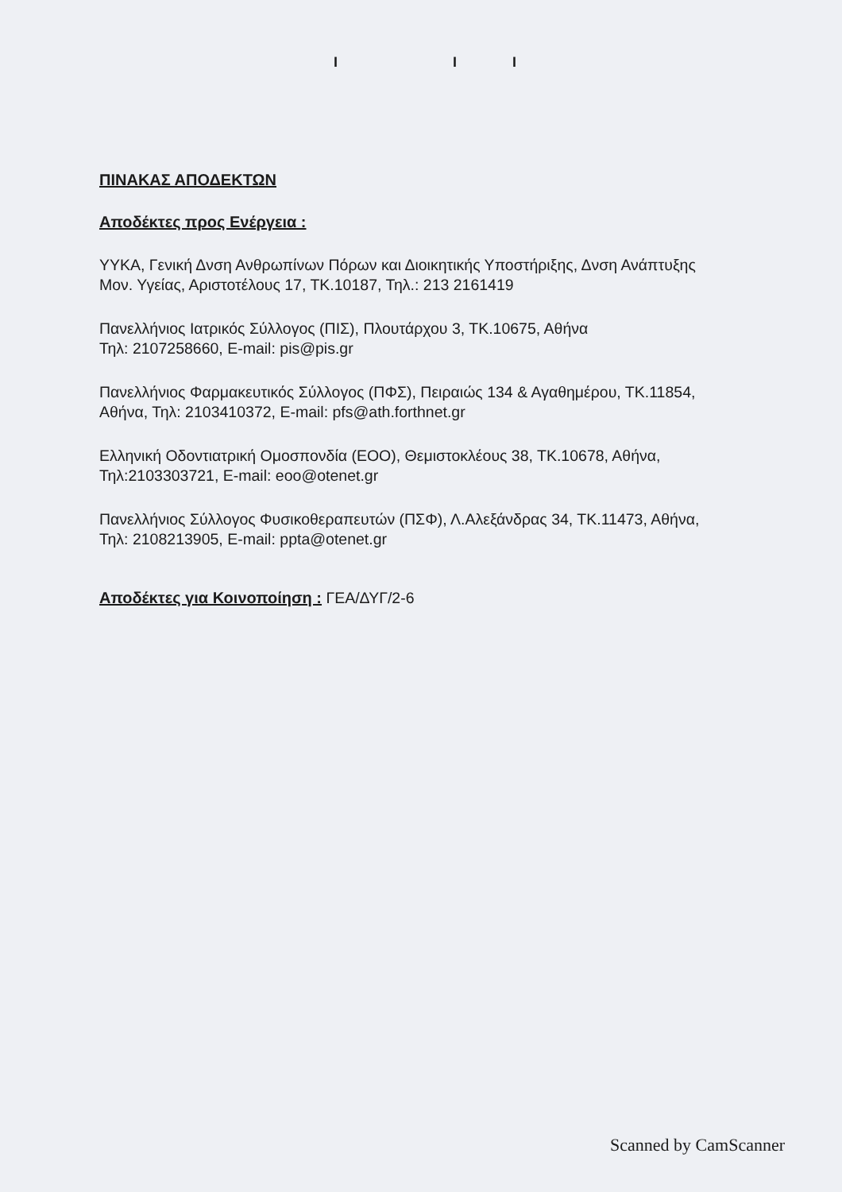I II
ΠΙΝΑΚΑΣ ΑΠΟΔΕΚΤΩΝ
Αποδέκτες προς Ενέργεια :
ΥΥΚΑ, Γενική Δνση Ανθρωπίνων Πόρων και Διοικητικής Υποστήριξης, Δνση Ανάπτυξης Μον. Υγείας, Αριστοτέλους 17, ΤΚ.10187, Τηλ.: 213 2161419
Πανελλήνιος Ιατρικός Σύλλογος (ΠΙΣ), Πλουτάρχου 3, ΤΚ.10675, Αθήνα
Τηλ: 2107258660, E-mail: pis@pis.gr
Πανελλήνιος Φαρμακευτικός Σύλλογος (ΠΦΣ), Πειραιώς 134 & Αγαθημέρου, ΤΚ.11854, Αθήνα, Τηλ: 2103410372, E-mail: pfs@ath.forthnet.gr
Ελληνική Οδοντιατρική Ομοσπονδία (ΕΟΟ), Θεμιστοκλέους 38, ΤΚ.10678, Αθήνα, Τηλ:2103303721, E-mail: eoo@otenet.gr
Πανελλήνιος Σύλλογος Φυσικοθεραπευτών (ΠΣΦ), Λ.Αλεξάνδρας 34, ΤΚ.11473, Αθήνα, Τηλ: 2108213905, E-mail: ppta@otenet.gr
Αποδέκτες για Κοινοποίηση :
ΓΕΑ/ΔΥΓ/2-6
Scanned by CamScanner